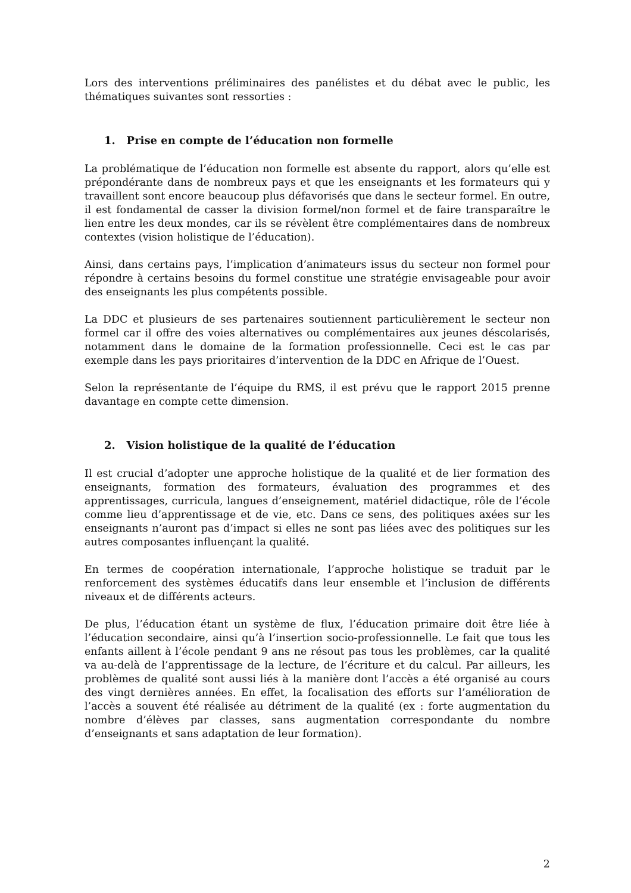Lors des interventions préliminaires des panélistes et du débat avec le public, les thématiques suivantes sont ressorties :
1. Prise en compte de l’éducation non formelle
La problématique de l’éducation non formelle est absente du rapport, alors qu’elle est prépondérante dans de nombreux pays et que les enseignants et les formateurs qui y travaillent sont encore beaucoup plus défavorisés que dans le secteur formel. En outre, il est fondamental de casser la division formel/non formel et de faire transparaître le lien entre les deux mondes, car ils se révèlent être complémentaires dans de nombreux contextes (vision holistique de l’éducation).
Ainsi, dans certains pays, l’implication d’animateurs issus du secteur non formel pour répondre à certains besoins du formel constitue une stratégie envisageable pour avoir des enseignants les plus compétents possible.
La DDC et plusieurs de ses partenaires soutiennent particulièrement le secteur non formel car il offre des voies alternatives ou complémentaires aux jeunes déscolarisés, notamment dans le domaine de la formation professionnelle. Ceci est le cas par exemple dans les pays prioritaires d’intervention de la DDC en Afrique de l’Ouest.
Selon la représentante de l’équipe du RMS, il est prévu que le rapport 2015 prenne davantage en compte cette dimension.
2. Vision holistique de la qualité de l’éducation
Il est crucial d’adopter une approche holistique de la qualité et de lier formation des enseignants, formation des formateurs, évaluation des programmes et des apprentissages, curricula, langues d’enseignement, matériel didactique, rôle de l’école comme lieu d’apprentissage et de vie, etc. Dans ce sens, des politiques axées sur les enseignants n’auront pas d’impact si elles ne sont pas liées avec des politiques sur les autres composantes influençant la qualité.
En termes de coopération internationale, l’approche holistique se traduit par le renforcement des systèmes éducatifs dans leur ensemble et l’inclusion de différents niveaux et de différents acteurs.
De plus, l’éducation étant un système de flux, l’éducation primaire doit être liée à l’éducation secondaire, ainsi qu’à l’insertion socio-professionnelle. Le fait que tous les enfants aillent à l’école pendant 9 ans ne résout pas tous les problèmes, car la qualité va au-delà de l’apprentissage de la lecture, de l’écriture et du calcul. Par ailleurs, les problèmes de qualité sont aussi liés à la manière dont l’accès a été organisé au cours des vingt dernières années. En effet, la focalisation des efforts sur l’amélioration de l’accès a souvent été réalisée au détriment de la qualité (ex : forte augmentation du nombre d’élèves par classes, sans augmentation correspondante du nombre d’enseignants et sans adaptation de leur formation).
2